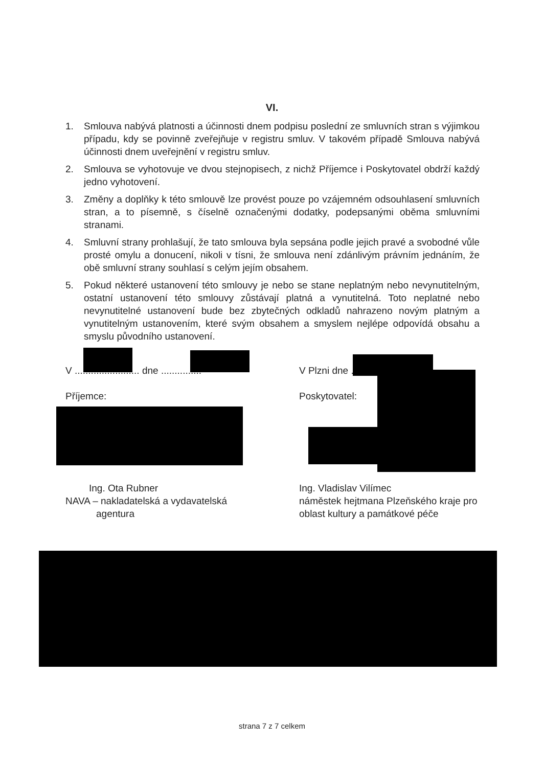VI.
1. Smlouva nabývá platnosti a účinnosti dnem podpisu poslední ze smluvních stran s výjimkou případu, kdy se povinně zveřejňuje v registru smluv. V takovém případě Smlouva nabývá účinnosti dnem uveřejnění v registru smluv.
2. Smlouva se vyhotovuje ve dvou stejnopisech, z nichž Příjemce i Poskytovatel obdrží každý jedno vyhotovení.
3. Změny a doplňky k této smlouvě lze provést pouze po vzájemném odsouhlasení smluvních stran, a to písemně, s číselně označenými dodatky, podepsanými oběma smluvními stranami.
4. Smluvní strany prohlašují, že tato smlouva byla sepsána podle jejich pravé a svobodné vůle prosté omylu a donucení, nikoli v tísni, že smlouva není zdánlivým právním jednáním, že obě smluvní strany souhlasí s celým jejím obsahem.
5. Pokud některé ustanovení této smlouvy je nebo se stane neplatným nebo nevynutitelným, ostatní ustanovení této smlouvy zůstávají platná a vynutitelná. Toto neplatné nebo nevynutitelné ustanovení bude bez zbytečných odkladů nahrazeno novým platným a vynutitelným ustanovením, které svým obsahem a smyslem nejlépe odpovídá obsahu a smyslu původního ustanovení.
V ........................ dne ...............
Příjemce:
Ing. Ota Rubner
NAVA – nakladatelská a vydavatelská
agentura
V Plzni dne ................
Poskytovatel:
Ing. Vladislav Vilímec
náměstek hejtmana Plzeňského kraje pro oblast kultury a památkové péče
strana 7 z 7 celkem